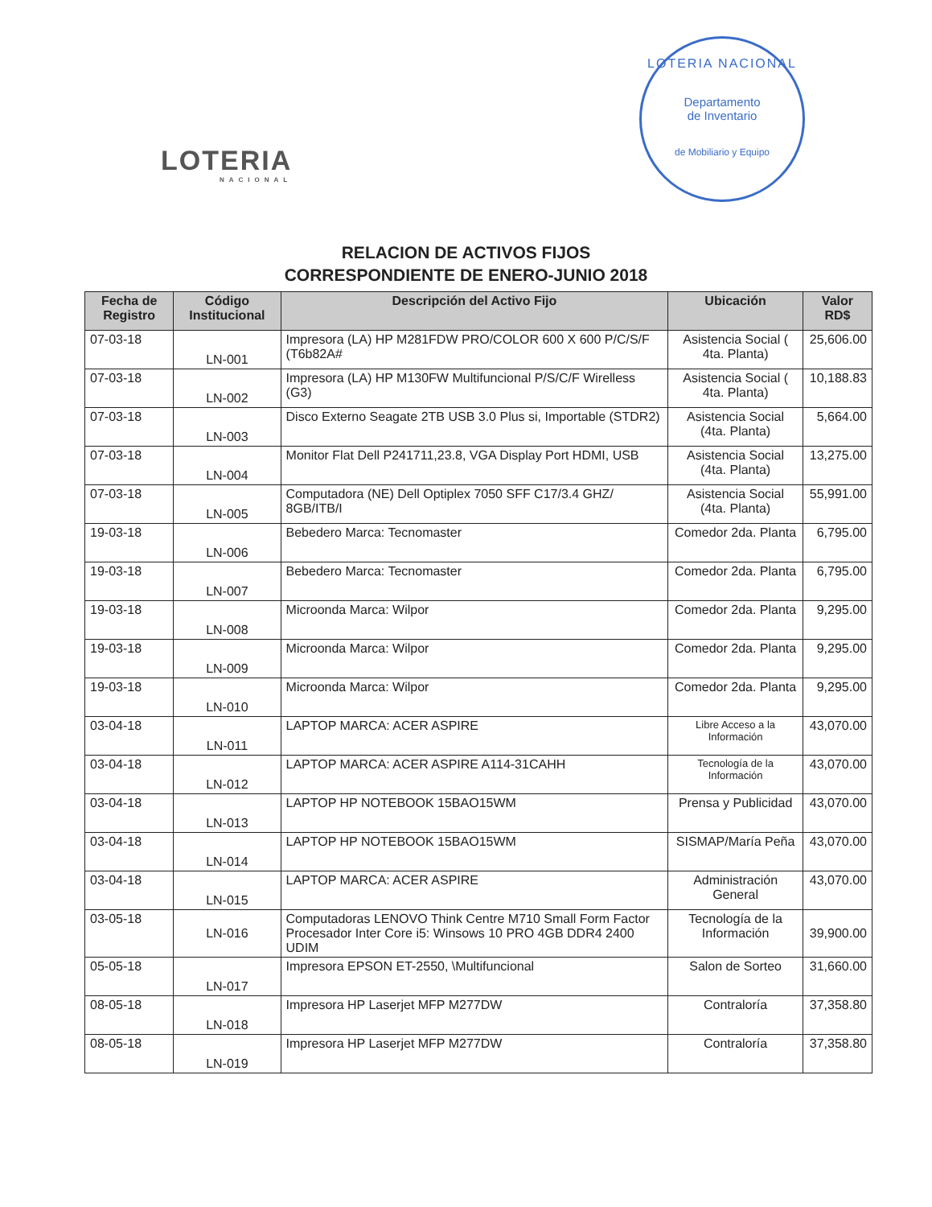LOTERIA
NACIONAL
LOTERIA NACIONAL
Departamento
de Inventario
de Mobiliario y Equipo
RELACION DE ACTIVOS FIJOS
CORRESPONDIENTE DE ENERO-JUNIO 2018
| Fecha de Registro | Código Institucional | Descripción del Activo Fijo | Ubicación | Valor RD$ |
| --- | --- | --- | --- | --- |
| 07-03-18 | LN-001 | Impresora (LA) HP M281FDW PRO/COLOR 600 X 600 P/C/S/F (T6b82A# | Asistencia Social ( 4ta. Planta) | 25,606.00 |
| 07-03-18 | LN-002 | Impresora (LA) HP M130FW Multifuncional P/S/C/F Wirelless (G3) | Asistencia Social ( 4ta. Planta) | 10,188.83 |
| 07-03-18 | LN-003 | Disco Externo Seagate 2TB USB 3.0 Plus si, Importable (STDR2) | Asistencia Social (4ta. Planta) | 5,664.00 |
| 07-03-18 | LN-004 | Monitor Flat Dell P241711,23.8, VGA Display Port HDMI, USB | Asistencia Social (4ta. Planta) | 13,275.00 |
| 07-03-18 | LN-005 | Computadora (NE) Dell Optiplex 7050 SFF C17/3.4 GHZ/ 8GB/ITB/I | Asistencia Social (4ta. Planta) | 55,991.00 |
| 19-03-18 | LN-006 | Bebedero Marca: Tecnomaster | Comedor 2da. Planta | 6,795.00 |
| 19-03-18 | LN-007 | Bebedero Marca: Tecnomaster | Comedor 2da. Planta | 6,795.00 |
| 19-03-18 | LN-008 | Microonda Marca: Wilpor | Comedor 2da. Planta | 9,295.00 |
| 19-03-18 | LN-009 | Microonda Marca: Wilpor | Comedor 2da. Planta | 9,295.00 |
| 19-03-18 | LN-010 | Microonda Marca: Wilpor | Comedor 2da. Planta | 9,295.00 |
| 03-04-18 | LN-011 | LAPTOP MARCA: ACER ASPIRE | Libre Acceso a la Información | 43,070.00 |
| 03-04-18 | LN-012 | LAPTOP MARCA: ACER ASPIRE A114-31CAHH | Tecnología de la Información | 43,070.00 |
| 03-04-18 | LN-013 | LAPTOP HP NOTEBOOK 15BAO15WM | Prensa y Publicidad | 43,070.00 |
| 03-04-18 | LN-014 | LAPTOP HP NOTEBOOK 15BAO15WM | SISMAP/María Peña | 43,070.00 |
| 03-04-18 | LN-015 | LAPTOP MARCA: ACER ASPIRE | Administración General | 43,070.00 |
| 03-05-18 | LN-016 | Computadoras LENOVO Think Centre M710 Small Form Factor Procesador Inter Core i5: Winsows 10 PRO 4GB DDR4 2400 UDIM | Tecnología de la Información | 39,900.00 |
| 05-05-18 | LN-017 | Impresora EPSON ET-2550, \Multifuncional | Salon de Sorteo | 31,660.00 |
| 08-05-18 | LN-018 | Impresora HP Laserjet MFP M277DW | Contraloría | 37,358.80 |
| 08-05-18 | LN-019 | Impresora HP Laserjet MFP M277DW | Contraloría | 37,358.80 |